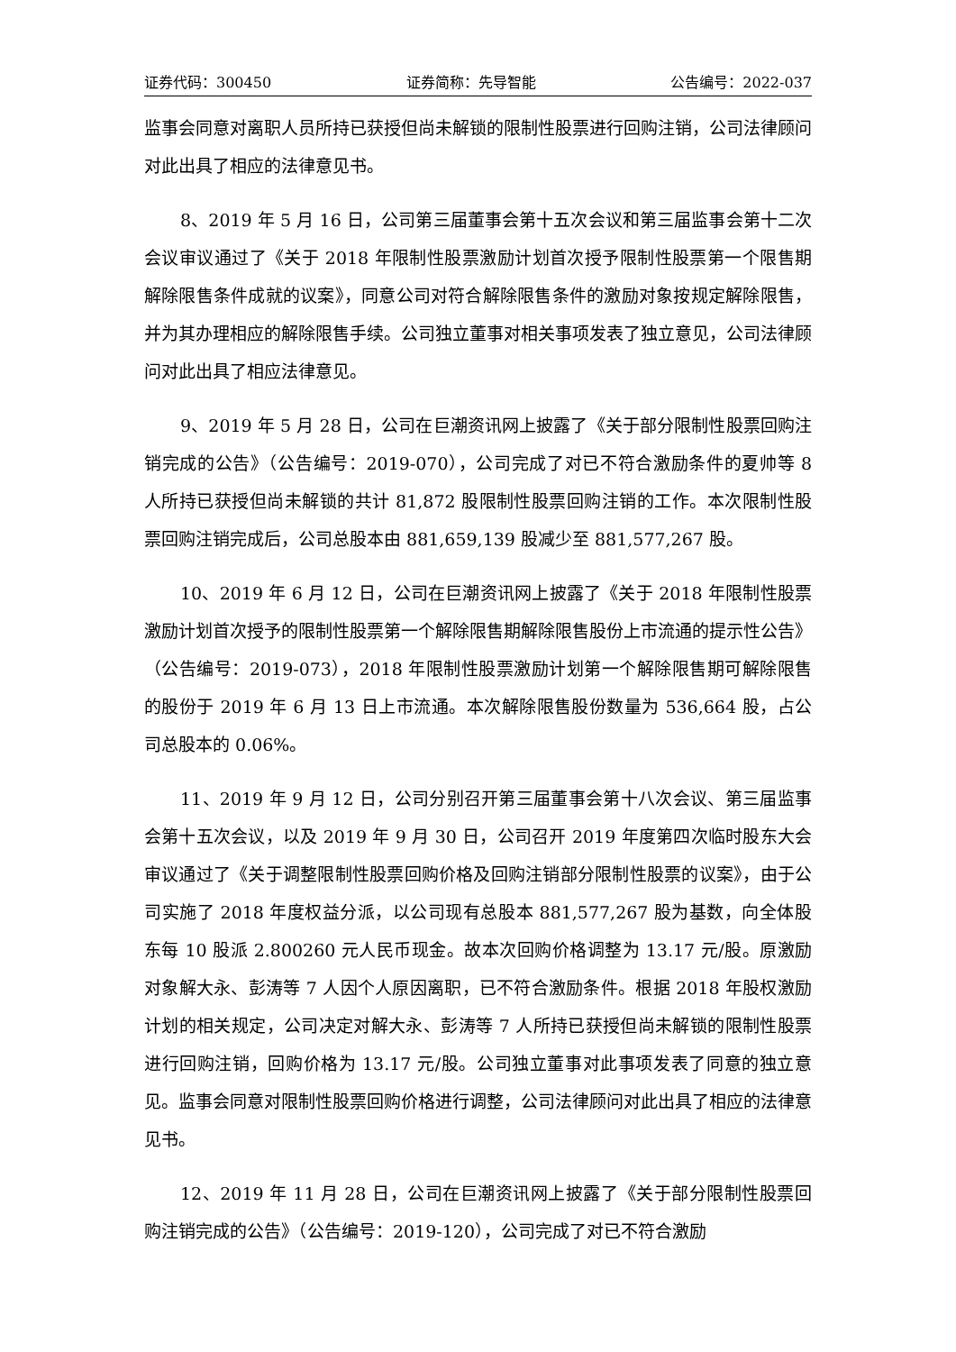证券代码：300450 证券简称：先导智能 公告编号：2022-037
监事会同意对离职人员所持已获授但尚未解锁的限制性股票进行回购注销，公司法律顾问对此出具了相应的法律意见书。
8、2019 年 5 月 16 日，公司第三届董事会第十五次会议和第三届监事会第十二次会议审议通过了《关于 2018 年限制性股票激励计划首次授予限制性股票第一个限售期解除限售条件成就的议案》，同意公司对符合解除限售条件的激励对象按规定解除限售，并为其办理相应的解除限售手续。公司独立董事对相关事项发表了独立意见，公司法律顾问对此出具了相应法律意见。
9、2019 年 5 月 28 日，公司在巨潮资讯网上披露了《关于部分限制性股票回购注销完成的公告》（公告编号：2019-070），公司完成了对已不符合激励条件的夏帅等 8 人所持已获授但尚未解锁的共计 81,872 股限制性股票回购注销的工作。本次限制性股票回购注销完成后，公司总股本由 881,659,139 股减少至 881,577,267 股。
10、2019 年 6 月 12 日，公司在巨潮资讯网上披露了《关于 2018 年限制性股票激励计划首次授予的限制性股票第一个解除限售期解除限售股份上市流通的提示性公告》（公告编号：2019-073），2018 年限制性股票激励计划第一个解除限售期可解除限售的股份于 2019 年 6 月 13 日上市流通。本次解除限售股份数量为 536,664 股，占公司总股本的 0.06%。
11、2019 年 9 月 12 日，公司分别召开第三届董事会第十八次会议、第三届监事会第十五次会议，以及 2019 年 9 月 30 日，公司召开 2019 年度第四次临时股东大会审议通过了《关于调整限制性股票回购价格及回购注销部分限制性股票的议案》，由于公司实施了 2018 年度权益分派，以公司现有总股本 881,577,267 股为基数，向全体股东每 10 股派 2.800260 元人民币现金。故本次回购价格调整为 13.17 元/股。原激励对象解大永、彭涛等 7 人因个人原因离职，已不符合激励条件。根据 2018 年股权激励计划的相关规定，公司决定对解大永、彭涛等 7 人所持已获授但尚未解锁的限制性股票进行回购注销，回购价格为 13.17 元/股。公司独立董事对此事项发表了同意的独立意见。监事会同意对限制性股票回购价格进行调整，公司法律顾问对此出具了相应的法律意见书。
12、2019 年 11 月 28 日，公司在巨潮资讯网上披露了《关于部分限制性股票回购注销完成的公告》（公告编号：2019-120），公司完成了对已不符合激励